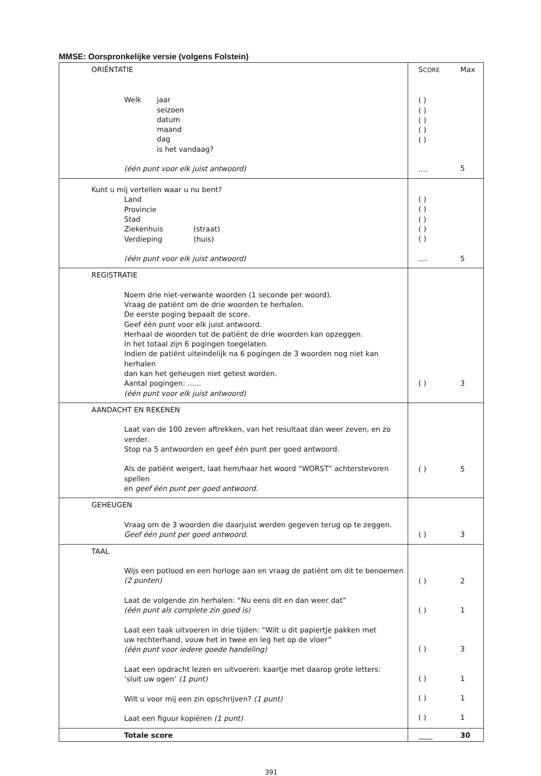MMSE: Oorspronkelijke versie (volgens Folstein)
| ORIËNTATIE Welk jaar seizoen datum maand dag is het vandaag? (één punt voor elk juist antwoord) | S CORE ( ) ( ) ( ) ( ) ( ) .... | Max 5 |
| Kunt u mij vertellen waar u nu bent? Land Provincie Stad Ziekenhuis (straat) Verdieping (huis) (één punt voor elk juist antwoord) | ( ) ( ) ( ) ( ) ( ) .... | 5 |
| REGISTRATIE Noem drie niet-verwante woorden (1 seconde per woord). Vraag de patiënt om de drie woorden te herhalen. De eerste poging bepaalt de score. Geef één punt voor elk juist antwoord. Herhaal de woorden tot de patiënt de drie woorden kan opzeggen. In het totaal zijn 6 pogingen toegelaten. Indien de patiënt uiteindelijk na 6 pogingen de 3 woorden nog niet kan herhalen dan kan het geheugen niet getest worden. Aantal pogingen: ...... (één punt voor elk juist antwoord) | ( ) | 3 |
| AANDACHT EN REKENEN Laat van de 100 zeven aftrekken, van het resultaat dan weer zeven, en zo verder. Stop na 5 antwoorden en geef één punt per goed antwoord. Als de patiënt weigert, laat hem/haar het woord “WORST” achterstevoren spellen en geef één punt per goed antwoord. | ( ) | 5 |
| GEHEUGEN Vraag om de 3 woorden die daarjuist werden gegeven terug op te zeggen. Geef één punt per goed antwoord. | ( ) | 3 |
| TAAL Wijs een potlood en een horloge aan en vraag de patiënt om dit te benoemen (2 punten) Laat de volgende zin herhalen: “Nu eens dit en dan weer dat” (één punt als complete zin goed is) Laat een taak uitvoeren in drie tijden: “Wilt u dit papiertje pakken met uw rechterhand, vouw het in twee en leg het op de vloer” (één punt voor iedere goede handeling) Laat een opdracht lezen en uitvoeren: kaartje met daarop grote letters: ‘sluit uw ogen’ (1 punt) Wilt u voor mij een zin opschrijven? (1 punt) Laat een figuur kopiëren (1 punt) | ( ) ( ) ( ) ( ) ( ) ( ) | 2 1 3 1 1 1 |
| Totale score | ____ | 30 |
391